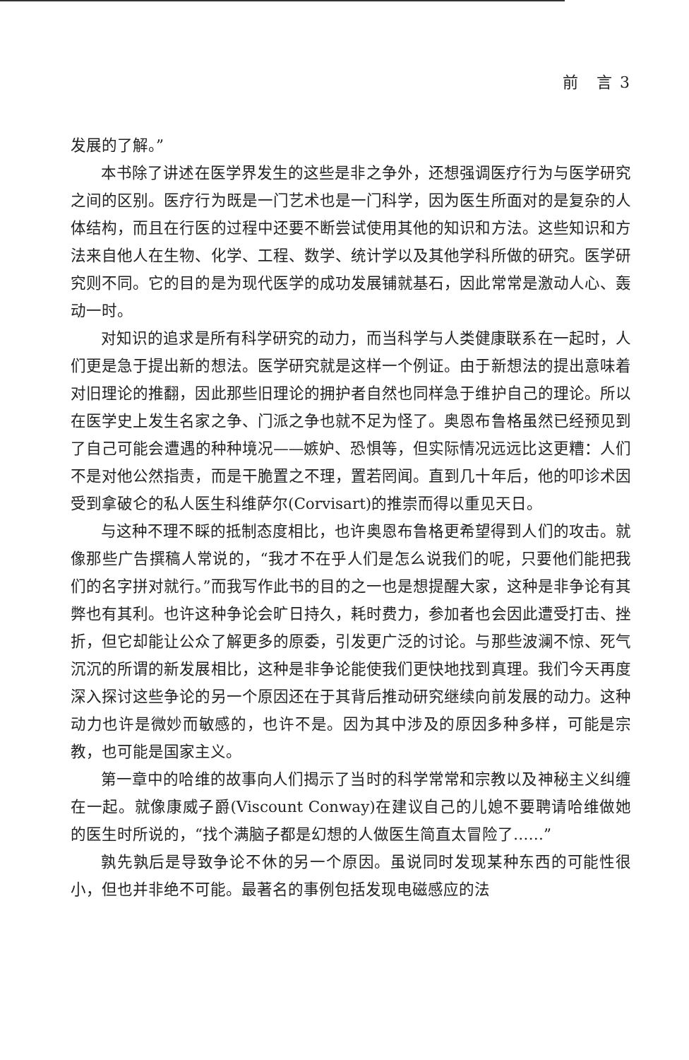前　言 3
发展的了解。”
本书除了讲述在医学界发生的这些是非之争外，还想强调医疗行为与医学研究之间的区别。医疗行为既是一门艺术也是一门科学，因为医生所面对的是复杂的人体结构，而且在行医的过程中还要不断尝试使用其他的知识和方法。这些知识和方法来自他人在生物、化学、工程、数学、统计学以及其他学科所做的研究。医学研究则不同。它的目的是为现代医学的成功发展铺就基石，因此常常是激动人心、轰动一时。
对知识的追求是所有科学研究的动力，而当科学与人类健康联系在一起时，人们更是急于提出新的想法。医学研究就是这样一个例证。由于新想法的提出意味着对旧理论的推翻，因此那些旧理论的拥护者自然也同样急于维护自己的理论。所以在医学史上发生名家之争、门派之争也就不足为怪了。奥恩布鲁格虽然已经预见到了自己可能会遭遇的种种境况——嫉妒、恐惧等，但实际情况远远比这更糟：人们不是对他公然指责，而是干脆置之不理，置若罔闻。直到几十年后，他的叩诊术因受到拿破仑的私人医生科维萨尔(Corvisart)的推崇而得以重见天日。
与这种不理不睬的抵制态度相比，也许奥恩布鲁格更希望得到人们的攻击。就像那些广告撰稿人常说的，“我才不在乎人们是怎么说我们的呢，只要他们能把我们的名字拼对就行。”而我写作此书的目的之一也是想提醒大家，这种是非争论有其弊也有其利。也许这种争论会旷日持久，耗时费力，参加者也会因此遭受打击、挫折，但它却能让公众了解更多的原委，引发更广泛的讨论。与那些波澜不惊、死气沉沉的所谓的新发展相比，这种是非争论能使我们更快地找到真理。我们今天再度深入探讨这些争论的另一个原因还在于其背后推动研究继续向前发展的动力。这种动力也许是微妙而敏感的，也许不是。因为其中涉及的原因多种多样，可能是宗教，也可能是国家主义。
第一章中的哈维的故事向人们揭示了当时的科学常常和宗教以及神秘主义纠缠在一起。就像康威子爵(Viscount Conway)在建议自己的儿媳不要聘请哈维做她的医生时所说的，“找个满脑子都是幻想的人做医生简直太冒险了……”
孰先孰后是导致争论不休的另一个原因。虽说同时发现某种东西的可能性很小，但也并非绝不可能。最著名的事例包括发现电磁感应的法